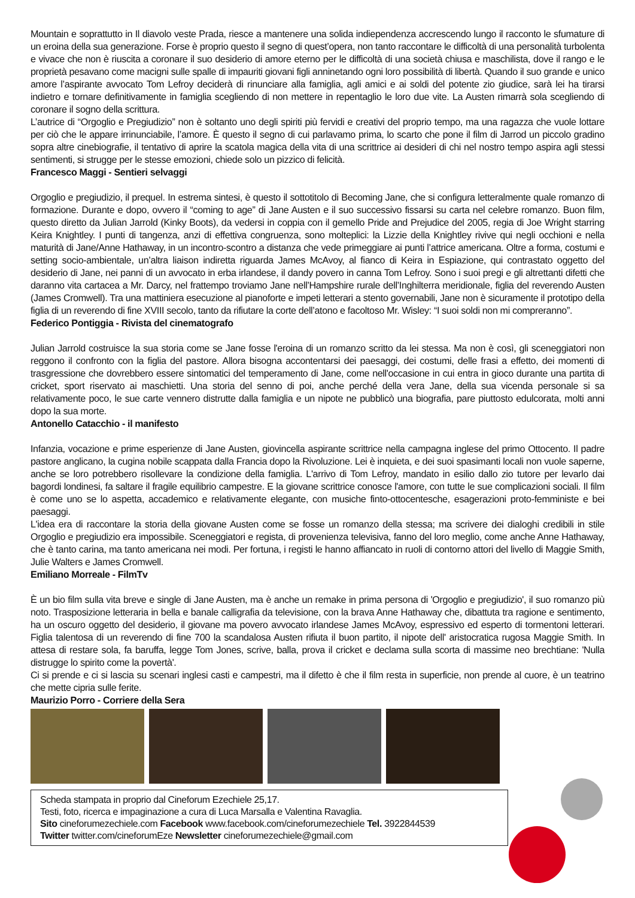Mountain e soprattutto in Il diavolo veste Prada, riesce a mantenere una solida indiependenza accrescendo lungo il racconto le sfumature di un eroina della sua generazione. Forse è proprio questo il segno di quest’opera, non tanto raccontare le difficoltà di una personalità turbolenta e vivace che non è riuscita a coronare il suo desiderio di amore eterno per le difficoltà di una società chiusa e maschilista, dove il rango e le proprietà pesavano come macigni sulle spalle di impauriti giovani figli anninetando ogni loro possibilità di libertà. Quando il suo grande e unico amore l’aspirante avvocato Tom Lefroy deciderà di rinunciare alla famiglia, agli amici e ai soldi del potente zio giudice, sarà lei ha tirarsi indietro e tornare definitivamente in famiglia scegliendo di non mettere in repentaglio le loro due vite. La Austen rimarrà sola scegliendo di coronare il sogno della scrittura.
L’autrice di “Orgoglio e Pregiudizio” non è soltanto uno degli spiriti più fervidi e creativi del proprio tempo, ma una ragazza che vuole lottare per ciò che le appare irrinunciabile, l’amore. È questo il segno di cui parlavamo prima, lo scarto che pone il film di Jarrod un piccolo gradino sopra altre cinebiografie, il tentativo di aprire la scatola magica della vita di una scrittrice ai desideri di chi nel nostro tempo aspira agli stessi sentimenti, si strugge per le stesse emozioni, chiede solo un pizzico di felicità.
Francesco Maggi - Sentieri selvaggi
Orgoglio e pregiudizio, il prequel. In estrema sintesi, è questo il sottotitolo di Becoming Jane, che si configura letteralmente quale romanzo di formazione. Durante e dopo, ovvero il “coming to age” di Jane Austen e il suo successivo fissarsi su carta nel celebre romanzo. Buon film, questo diretto da Julian Jarrold (Kinky Boots), da vedersi in coppia con il gemello Pride and Prejudice del 2005, regia di Joe Wright starring Keira Knightley. I punti di tangenza, anzi di effettiva congruenza, sono molteplici: la Lizzie della Knightley rivive qui negli occhioni e nella maturità di Jane/Anne Hathaway, in un incontro-scontro a distanza che vede primeggiare ai punti l’attrice americana. Oltre a forma, costumi e setting socio-ambientale, un’altra liaison indiretta riguarda James McAvoy, al fianco di Keira in Espiazione, qui contrastato oggetto del desiderio di Jane, nei panni di un avvocato in erba irlandese, il dandy povero in canna Tom Lefroy. Sono i suoi pregi e gli altrettanti difetti che daranno vita cartacea a Mr. Darcy, nel frattempo troviamo Jane nell’Hampshire rurale dell’Inghilterra meridionale, figlia del reverendo Austen (James Cromwell). Tra una mattiniera esecuzione al pianoforte e impeti letterari a stento governabili, Jane non è sicuramente il prototipo della figlia di un reverendo di fine XVIII secolo, tanto da rifiutare la corte dell’atono e facoltoso Mr. Wisley: “I suoi soldi non mi compreranno”.
Federico Pontiggia - Rivista del cinematografo
Julian Jarrold costruisce la sua storia come se Jane fosse l'eroina di un romanzo scritto da lei stessa. Ma non è così, gli sceneggiatori non reggono il confronto con la figlia del pastore. Allora bisogna accontentarsi dei paesaggi, dei costumi, delle frasi a effetto, dei momenti di trasgressione che dovrebbero essere sintomatici del temperamento di Jane, come nell'occasione in cui entra in gioco durante una partita di cricket, sport riservato ai maschietti. Una storia del senno di poi, anche perché della vera Jane, della sua vicenda personale si sa relativamente poco, le sue carte vennero distrutte dalla famiglia e un nipote ne pubblicò una biografia, pare piuttosto edulcorata, molti anni dopo la sua morte.
Antonello Catacchio - il manifesto
Infanzia, vocazione e prime esperienze di Jane Austen, giovincella aspirante scrittrice nella campagna inglese del primo Ottocento. Il padre pastore anglicano, la cugina nobile scappata dalla Francia dopo la Rivoluzione. Lei è inquieta, e dei suoi spasimanti locali non vuole saperne, anche se loro potrebbero risollevare la condizione della famiglia. L'arrivo di Tom Lefroy, mandato in esilio dallo zio tutore per levarlo dai bagordi londinesi, fa saltare il fragile equilibrio campestre. E la giovane scrittrice conosce l'amore, con tutte le sue complicazioni sociali. Il film è come uno se lo aspetta, accademico e relativamente elegante, con musiche finto-ottocentesche, esagerazioni proto-femministe e bei paesaggi.
L'idea era di raccontare la storia della giovane Austen come se fosse un romanzo della stessa; ma scrivere dei dialoghi credibili in stile Orgoglio e pregiudizio era impossibile. Sceneggiatori e regista, di provenienza televisiva, fanno del loro meglio, come anche Anne Hathaway, che è tanto carina, ma tanto americana nei modi. Per fortuna, i registi le hanno affiancato in ruoli di contorno attori del livello di Maggie Smith, Julie Walters e James Cromwell.
Emiliano Morreale - FilmTv
È un bio film sulla vita breve e single di Jane Austen, ma è anche un remake in prima persona di 'Orgoglio e pregiudizio', il suo romanzo più noto. Trasposizione letteraria in bella e banale calligrafia da televisione, con la brava Anne Hathaway che, dibattuta tra ragione e sentimento, ha un oscuro oggetto del desiderio, il giovane ma povero avvocato irlandese James McAvoy, espressivo ed esperto di tormentoni letterari. Figlia talentosa di un reverendo di fine 700 la scandalosa Austen rifiuta il buon partito, il nipote dell' aristocratica rugosa Maggie Smith. In attesa di restare sola, fa baruffa, legge Tom Jones, scrive, balla, prova il cricket e declama sulla scorta di massime neo brechtiane: 'Nulla distrugge lo spirito come la povertà'.
Ci si prende e ci si lascia su scenari inglesi casti e campestri, ma il difetto è che il film resta in superficie, non prende al cuore, è un teatrino che mette cipria sulle ferite.
Maurizio Porro - Corriere della Sera
Scheda stampata in proprio dal Cineforum Ezechiele 25,17.
Testi, foto, ricerca e impaginazione a cura di Luca Marsalla e Valentina Ravaglia.
Sito cineforumezechiele.com Facebook www.facebook.com/cineforumezechiele Tel. 3922844539
Twitter twitter.com/cineforumEze Newsletter cineforumezechiele@gmail.com